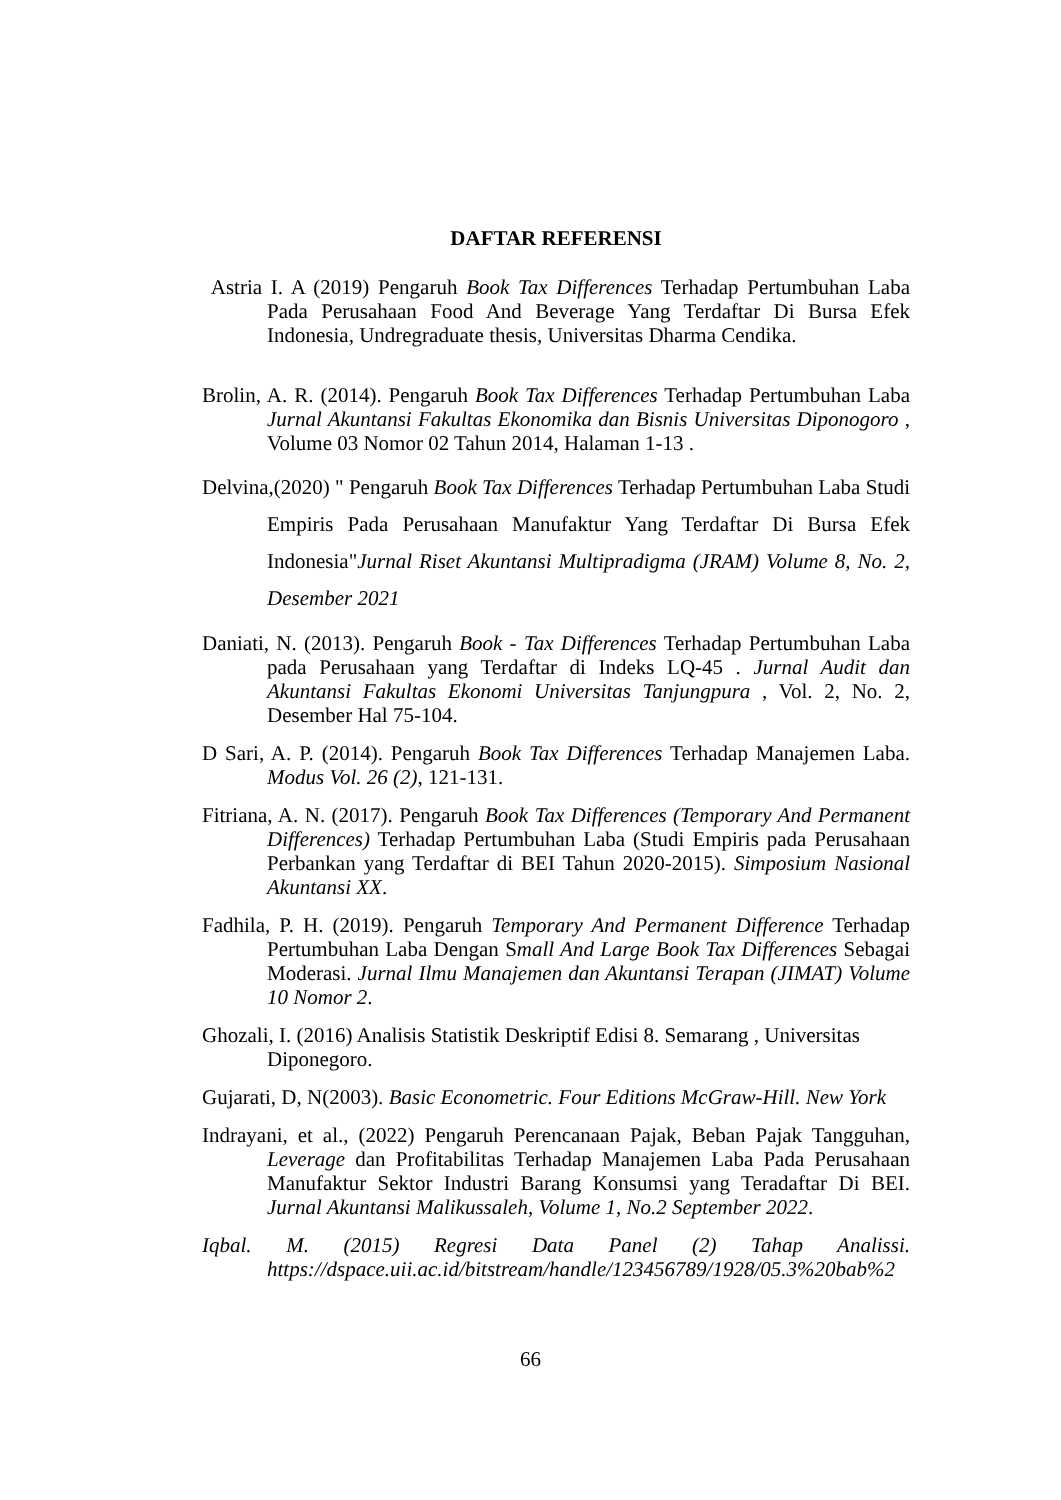DAFTAR REFERENSI
Astria I. A (2019) Pengaruh Book Tax Differences Terhadap Pertumbuhan Laba Pada Perusahaan Food And Beverage Yang Terdaftar Di Bursa Efek Indonesia, Undregraduate thesis, Universitas Dharma Cendika.
Brolin, A. R. (2014). Pengaruh Book Tax Differences Terhadap Pertumbuhan Laba Jurnal Akuntansi Fakultas Ekonomika dan Bisnis Universitas Diponogoro , Volume 03 Nomor 02 Tahun 2014, Halaman 1-13 .
Delvina,(2020) " Pengaruh Book Tax Differences Terhadap Pertumbuhan Laba Studi Empiris Pada Perusahaan Manufaktur Yang Terdaftar Di Bursa Efek Indonesia"Jurnal Riset Akuntansi Multipradigma (JRAM) Volume 8, No. 2, Desember 2021
Daniati, N. (2013). Pengaruh Book - Tax Differences Terhadap Pertumbuhan Laba pada Perusahaan yang Terdaftar di Indeks LQ-45 . Jurnal Audit dan Akuntansi Fakultas Ekonomi Universitas Tanjungpura , Vol. 2, No. 2, Desember Hal 75-104.
D Sari, A. P. (2014). Pengaruh Book Tax Differences Terhadap Manajemen Laba. Modus Vol. 26 (2), 121-131.
Fitriana, A. N. (2017). Pengaruh Book Tax Differences (Temporary And Permanent Differences) Terhadap Pertumbuhan Laba (Studi Empiris pada Perusahaan Perbankan yang Terdaftar di BEI Tahun 2020-2015). Simposium Nasional Akuntansi XX.
Fadhila, P. H. (2019). Pengaruh Temporary And Permanent Difference Terhadap Pertumbuhan Laba Dengan Small And Large Book Tax Differences Sebagai Moderasi. Jurnal Ilmu Manajemen dan Akuntansi Terapan (JIMAT) Volume 10 Nomor 2.
Ghozali, I. (2016) Analisis Statistik Deskriptif Edisi 8. Semarang , Universitas Diponegoro.
Gujarati, D, N(2003). Basic Econometric. Four Editions McGraw-Hill. New York
Indrayani, et al., (2022) Pengaruh Perencanaan Pajak, Beban Pajak Tangguhan, Leverage dan Profitabilitas Terhadap Manajemen Laba Pada Perusahaan Manufaktur Sektor Industri Barang Konsumsi yang Teradaftar Di BEI. Jurnal Akuntansi Malikussaleh, Volume 1, No.2 September 2022.
Iqbal. M. (2015) Regresi Data Panel (2) Tahap Analissi. https://dspace.uii.ac.id/bitstream/handle/123456789/1928/05.3%20bab%2
66